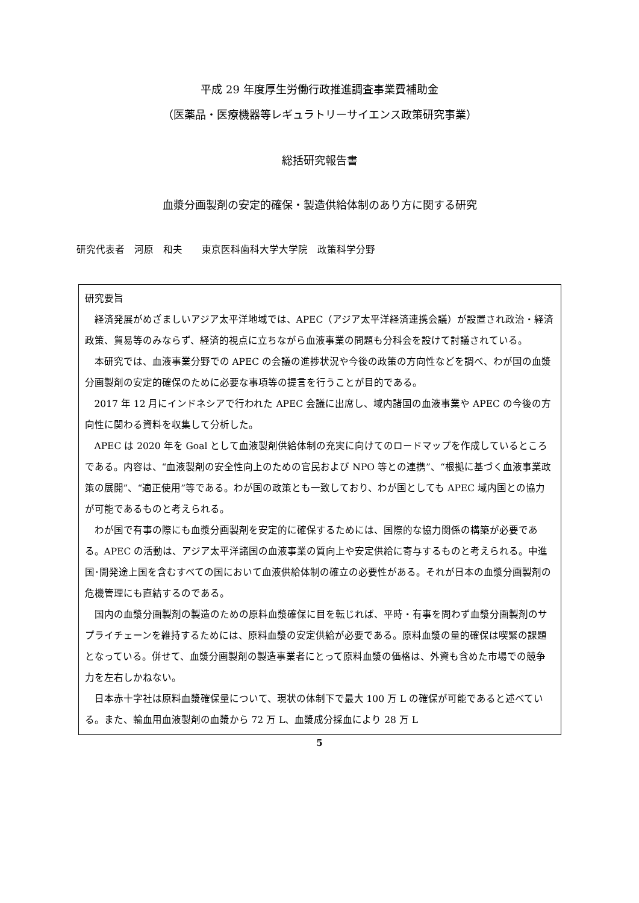平成 29 年度厚生労働行政推進調査事業費補助金
（医薬品・医療機器等レギュラトリーサイエンス政策研究事業）
総括研究報告書
血漿分画製剤の安定的確保・製造供給体制のあり方に関する研究
研究代表者　河原　和夫　　東京医科歯科大学大学院　政策科学分野
研究要旨
　経済発展がめざましいアジア太平洋地域では、APEC（アジア太平洋経済連携会議）が設置され政治・経済政策、貿易等のみならず、経済的視点に立ちながら血液事業の問題も分科会を設けて討議されている。
　本研究では、血液事業分野での APEC の会議の進捗状況や今後の政策の方向性などを調べ、わが国の血漿分画製剤の安定的確保のために必要な事項等の提言を行うことが目的である。
　2017 年 12 月にインドネシアで行われた APEC 会議に出席し、域内諸国の血液事業や APEC の今後の方向性に関わる資料を収集して分析した。
　APEC は 2020 年を Goal として血液製剤供給体制の充実に向けてのロードマップを作成しているところである。内容は、“血液製剤の安全性向上のための官民および NPO 等との連携”、“根拠に基づく血液事業政策の展開”、“適正使用”等である。わが国の政策とも一致しており、わが国としても APEC 域内国との協力が可能であるものと考えられる。
　わが国で有事の際にも血漿分画製剤を安定的に確保するためには、国際的な協力関係の構築が必要である。APEC の活動は、アジア太平洋諸国の血液事業の質向上や安定供給に寄与するものと考えられる。中進国･開発途上国を含むすべての国において血液供給体制の確立の必要性がある。それが日本の血漿分画製剤の危機管理にも直結するのである。
　国内の血漿分画製剤の製造のための原料血漿確保に目を転じれば、平時・有事を問わず血漿分画製剤のサプライチェーンを維持するためには、原料血漿の安定供給が必要である。原料血漿の量的確保は喫緊の課題となっている。併せて、血漿分画製剤の製造事業者にとって原料血漿の価格は、外資も含めた市場での競争力を左右しかねない。
　日本赤十字社は原料血漿確保量について、現状の体制下で最大 100 万 L の確保が可能であると述べている。また、輸血用血液製剤の血漿から 72 万 L、血漿成分採血により 28 万 L
5